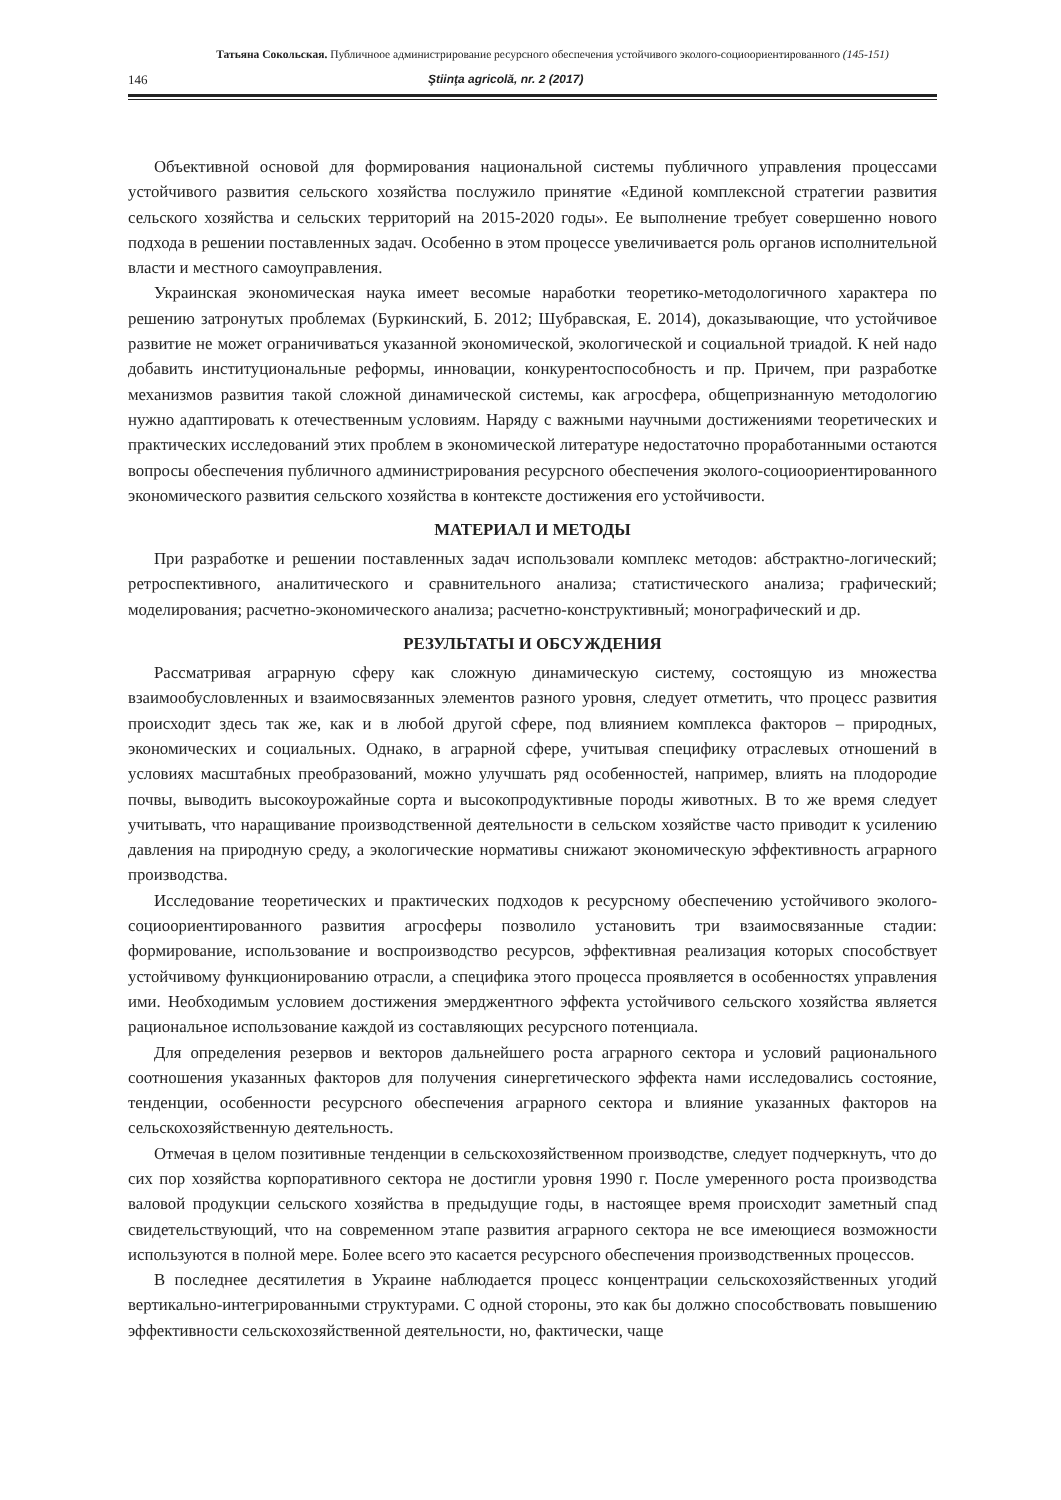Татьяна Сокольская. Публичноое администрирование ресурсного обеспечения устойчивого эколого-социоориентированного (145-151)
146 Ştiinţa agricolă, nr. 2 (2017)
Объективной основой для формирования национальной системы публичного управления процессами устойчивого развития сельского хозяйства послужило принятие «Единой комплексной стратегии развития сельского хозяйства и сельских территорий на 2015-2020 годы». Ее выполнение требует совершенно нового подхода в решении поставленных задач. Особенно в этом процессе увеличивается роль органов исполнительной власти и местного самоуправления.
Украинская экономическая наука имеет весомые наработки теоретико-методологичного характера по решению затронутых проблемах (Буркинский, Б. 2012; Шубравская, Е. 2014), доказывающие, что устойчивое развитие не может ограничиваться указанной экономической, экологической и социальной триадой. К ней надо добавить институциональные реформы, инновации, конкурентоспособность и пр. Причем, при разработке механизмов развития такой сложной динамической системы, как агросфера, общепризнанную методологию нужно адаптировать к отечественным условиям. Наряду с важными научными достижениями теоретических и практических исследований этих проблем в экономической литературе недостаточно проработанными остаются вопросы обеспечения публичного администрирования ресурсного обеспечения эколого-социоориентированного экономического развития сельского хозяйства в контексте достижения его устойчивости.
МАТЕРИАЛ И МЕТОДЫ
При разработке и решении поставленных задач использовали комплекс методов: абстрактно-логический; ретроспективного, аналитического и сравнительного анализа; статистического анализа; графический; моделирования; расчетно-экономического анализа; расчетно-конструктивный; монографический и др.
РЕЗУЛЬТАТЫ И ОБСУЖДЕНИЯ
Рассматривая аграрную сферу как сложную динамическую систему, состоящую из множества взаимообусловленных и взаимосвязанных элементов разного уровня, следует отметить, что процесс развития происходит здесь так же, как и в любой другой сфере, под влиянием комплекса факторов – природных, экономических и социальных. Однако, в аграрной сфере, учитывая специфику отраслевых отношений в условиях масштабных преобразований, можно улучшать ряд особенностей, например, влиять на плодородие почвы, выводить высокоурожайные сорта и высокопродуктивные породы животных. В то же время следует учитывать, что наращивание производственной деятельности в сельском хозяйстве часто приводит к усилению давления на природную среду, а экологические нормативы снижают экономическую эффективность аграрного производства.
Исследование теоретических и практических подходов к ресурсному обеспечению устойчивого эколого-социоориентированного развития агросферы позволило установить три взаимосвязанные стадии: формирование, использование и воспроизводство ресурсов, эффективная реализация которых способствует устойчивому функционированию отрасли, а специфика этого процесса проявляется в особенностях управления ими. Необходимым условием достижения эмерджентного эффекта устойчивого сельского хозяйства является рациональное использование каждой из составляющих ресурсного потенциала.
Для определения резервов и векторов дальнейшего роста аграрного сектора и условий рационального соотношения указанных факторов для получения синергетического эффекта нами исследовались состояние, тенденции, особенности ресурсного обеспечения аграрного сектора и влияние указанных факторов на сельскохозяйственную деятельность.
Отмечая в целом позитивные тенденции в сельскохозяйственном производстве, следует подчеркнуть, что до сих пор хозяйства корпоративного сектора не достигли уровня 1990 г. После умеренного роста производства валовой продукции сельского хозяйства в предыдущие годы, в настоящее время происходит заметный спад свидетельствующий, что на современном этапе развития аграрного сектора не все имеющиеся возможности используются в полной мере. Более всего это касается ресурсного обеспечения производственных процессов.
В последнее десятилетия в Украине наблюдается процесс концентрации сельскохозяйственных угодий вертикально-интегрированными структурами. С одной стороны, это как бы должно способствовать повышению эффективности сельскохозяйственной деятельности, но, фактически, чаще